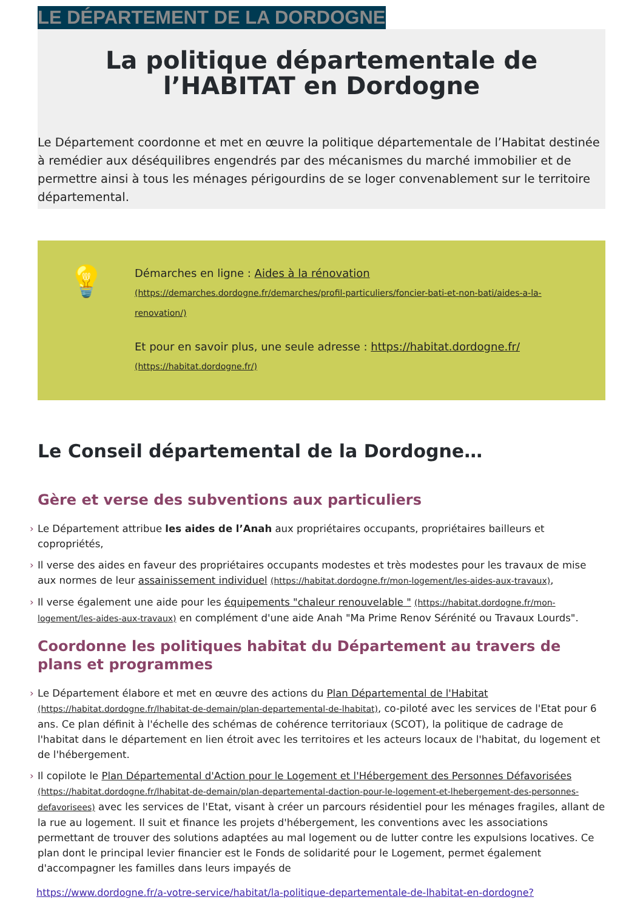LE DÉPARTEMENT DE LA DORDOGNE
La politique départementale de l’HABITAT en Dordogne
Le Département coordonne et met en œuvre la politique départementale de l’Habitat destinée à remédier aux déséquilibres engendrés par des mécanismes du marché immobilier et de permettre ainsi à tous les ménages périgourdins de se loger convenablement sur le territoire départemental.
💡
Démarches en ligne : Aides à la rénovation
(https://demarches.dordogne.fr/demarches/profil-particuliers/foncier-bati-et-non-bati/aides-a-la-renovation/)
Et pour en savoir plus, une seule adresse : https://habitat.dordogne.fr/
(https://habitat.dordogne.fr/)
Le Conseil départemental de la Dordogne…
Gère et verse des subventions aux particuliers
› Le Département attribue les aides de l’Anah aux propriétaires occupants, propriétaires bailleurs et copropriétés,
› Il verse des aides en faveur des propriétaires occupants modestes et très modestes pour les travaux de mise aux normes de leur assainissement individuel (https://habitat.dordogne.fr/mon-logement/les-aides-aux-travaux),
› Il verse également une aide pour les équipements "chaleur renouvelable " (https://habitat.dordogne.fr/mon-logement/les-aides-aux-travaux) en complément d'une aide Anah "Ma Prime Renov Sérénité ou Travaux Lourds".
Coordonne les politiques habitat du Département au travers de plans et programmes
› Le Département élabore et met en œuvre des actions du Plan Départemental de l'Habitat (https://habitat.dordogne.fr/lhabitat-de-demain/plan-departemental-de-lhabitat), co-piloté avec les services de l'Etat pour 6 ans. Ce plan définit à l'échelle des schémas de cohérence territoriaux (SCOT), la politique de cadrage de l'habitat dans le département en lien étroit avec les territoires et les acteurs locaux de l'habitat, du logement et de l'hébergement.
› Il copilote le Plan Départemental d'Action pour le Logement et l'Hébergement des Personnes Défavorisées (https://habitat.dordogne.fr/lhabitat-de-demain/plan-departemental-daction-pour-le-logement-et-lhebergement-des-personnes-defavorisees) avec les services de l'Etat, visant à créer un parcours résidentiel pour les ménages fragiles, allant de la rue au logement. Il suit et finance les projets d'hébergement, les conventions avec les associations permettant de trouver des solutions adaptées au mal logement ou de lutter contre les expulsions locatives. Ce plan dont le principal levier financier est le Fonds de solidarité pour le Logement, permet également d'accompagner les familles dans leurs impayés de
https://www.dordogne.fr/a-votre-service/habitat/la-politique-departementale-de-lhabitat-en-dordogne?